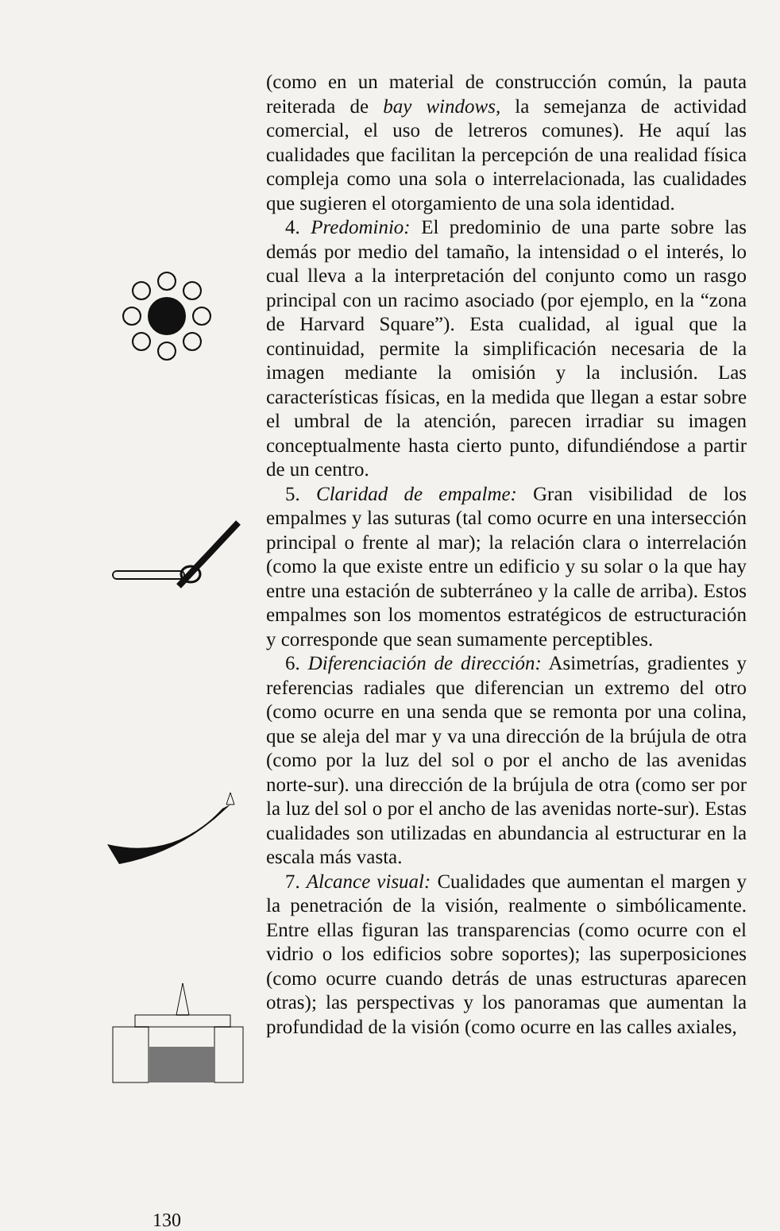130
(como en un material de construcción común, la pauta reiterada de bay windows, la semejanza de actividad comercial, el uso de letreros comunes). He aquí las cualidades que facilitan la percepción de una realidad física compleja como una sola o interrelacionada, las cualidades que sugieren el otorgamiento de una sola identidad.
4. Predominio: El predominio de una parte sobre las demás por medio del tamaño, la intensidad o el interés, lo cual lleva a la interpretación del conjunto como un rasgo principal con un racimo asociado (por ejemplo, en la “zona de Harvard Square”). Esta cualidad, al igual que la continuidad, permite la simplificación necesaria de la imagen mediante la omisión y la inclusión. Las características físicas, en la medida que llegan a estar sobre el umbral de la atención, parecen irradiar su imagen conceptualmente hasta cierto punto, difundiéndose a partir de un centro.
5. Claridad de empalme: Gran visibilidad de los empalmes y las suturas (tal como ocurre en una intersección principal o frente al mar); la relación clara o interrelación (como la que existe entre un edificio y su solar o la que hay entre una estación de subterráneo y la calle de arriba). Estos empalmes son los momentos estratégicos de estructuración y corresponde que sean sumamente perceptibles.
6. Diferenciación de dirección: Asimetrías, gradientes y referencias radiales que diferencian un extremo del otro (como ocurre en una senda que se remonta por una colina, que se aleja del mar y va una dirección de la brújula de otra (como por la luz del sol o por el ancho de las avenidas norte-sur). una dirección de la brújula de otra (como ser por la luz del sol o por el ancho de las avenidas norte-sur). Estas cualidades son utilizadas en abundancia al estructurar en la escala más vasta.
7. Alcance visual: Cualidades que aumentan el margen y la penetración de la visión, realmente o simbólicamente. Entre ellas figuran las transparencias (como ocurre con el vidrio o los edificios sobre soportes); las superposiciones (como ocurre cuando detrás de unas estructuras aparecen otras); las perspectivas y los panoramas que aumentan la profundidad de la visión (como ocurre en las calles axiales,